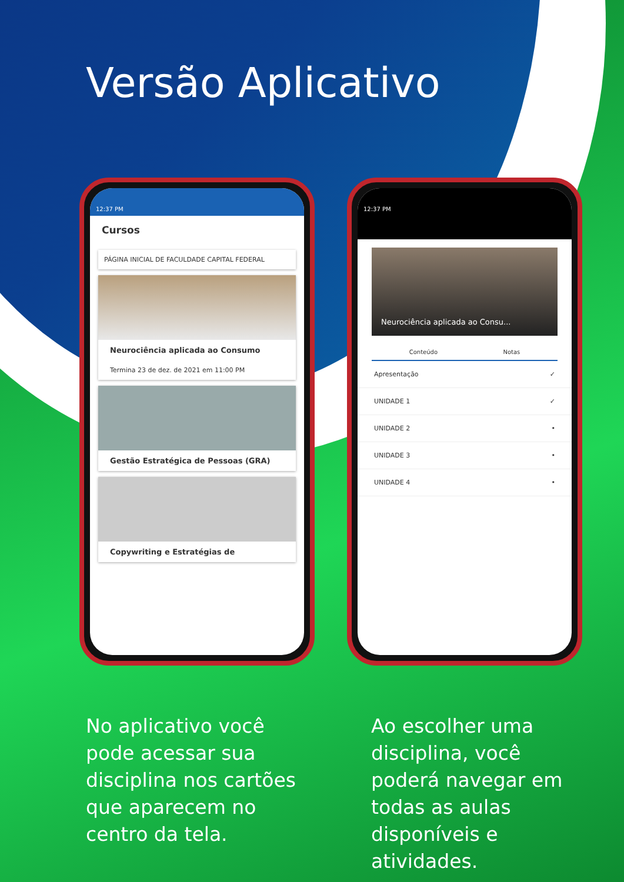Versão Aplicativo
12:37 PM
Cursos
PÁGINA INICIAL DE FACULDADE CAPITAL FEDERAL
Neurociência aplicada ao Consumo
Termina 23 de dez. de 2021 em 11:00 PM
Gestão Estratégica de Pessoas (GRA)
Copywriting e Estratégias de
12:37 PM
Neurociência aplicada ao Consu...
Conteúdo Notas
Apresentação ✓
UNIDADE 1 ✓
UNIDADE 2 •
UNIDADE 3 •
UNIDADE 4 •
No aplicativo você pode acessar sua disciplina nos cartões que aparecem no centro da tela.
Ao escolher uma disciplina, você poderá navegar em todas as aulas disponíveis e atividades.